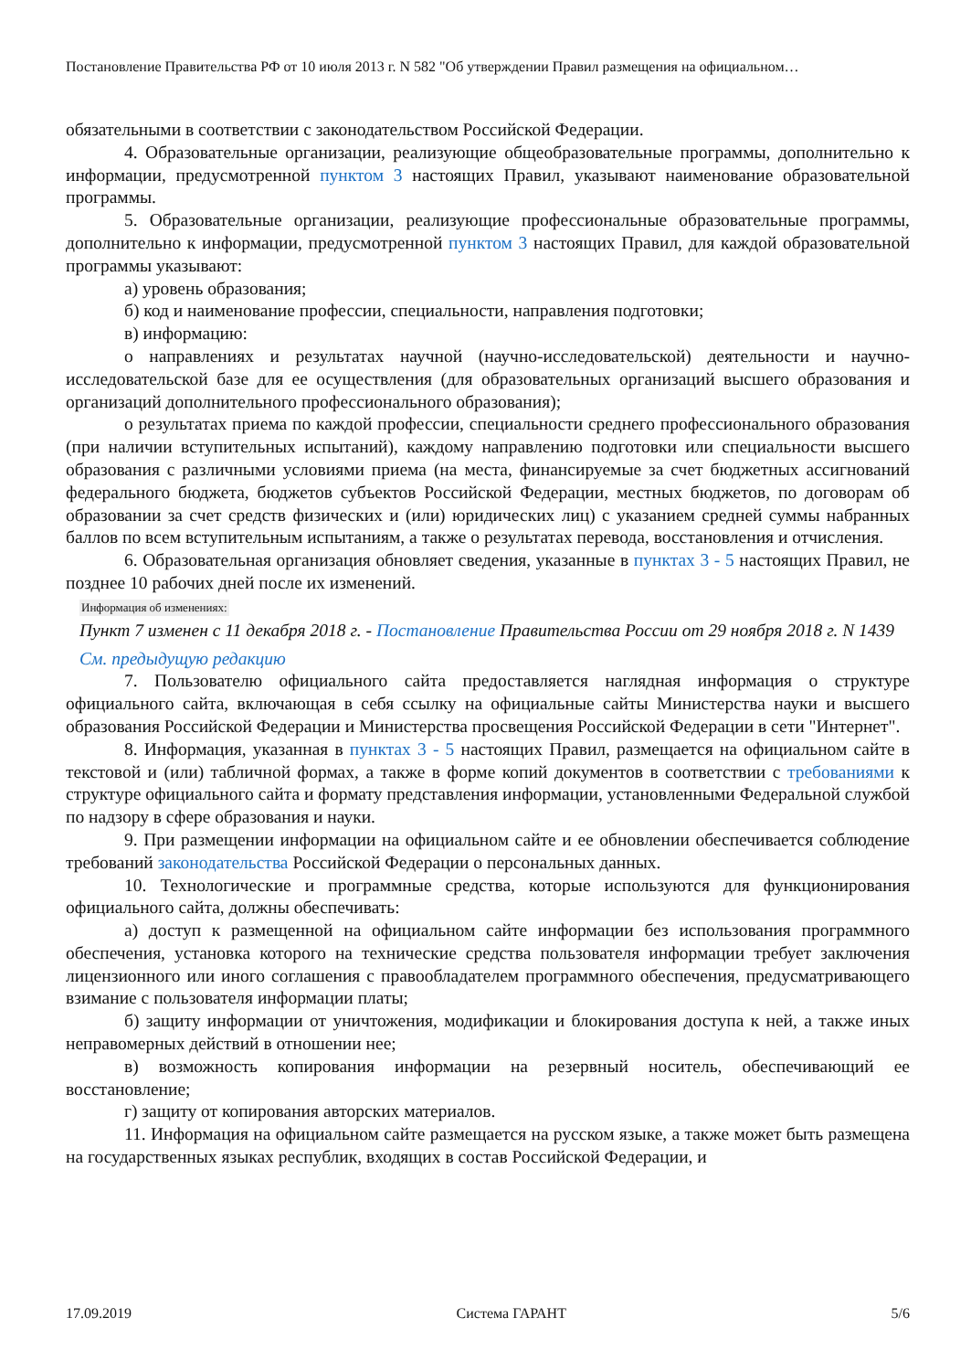Постановление Правительства РФ от 10 июля 2013 г. N 582 "Об утверждении Правил размещения на официальном…
обязательными в соответствии с законодательством Российской Федерации.
4. Образовательные организации, реализующие общеобразовательные программы, дополнительно к информации, предусмотренной пунктом 3 настоящих Правил, указывают наименование образовательной программы.
5. Образовательные организации, реализующие профессиональные образовательные программы, дополнительно к информации, предусмотренной пунктом 3 настоящих Правил, для каждой образовательной программы указывают:
а) уровень образования;
б) код и наименование профессии, специальности, направления подготовки;
в) информацию:
о направлениях и результатах научной (научно-исследовательской) деятельности и научно-исследовательской базе для ее осуществления (для образовательных организаций высшего образования и организаций дополнительного профессионального образования);
о результатах приема по каждой профессии, специальности среднего профессионального образования (при наличии вступительных испытаний), каждому направлению подготовки или специальности высшего образования с различными условиями приема (на места, финансируемые за счет бюджетных ассигнований федерального бюджета, бюджетов субъектов Российской Федерации, местных бюджетов, по договорам об образовании за счет средств физических и (или) юридических лиц) с указанием средней суммы набранных баллов по всем вступительным испытаниям, а также о результатах перевода, восстановления и отчисления.
6. Образовательная организация обновляет сведения, указанные в пунктах 3 - 5 настоящих Правил, не позднее 10 рабочих дней после их изменений.
Информация об изменениях:
Пункт 7 изменен с 11 декабря 2018 г. - Постановление Правительства России от 29 ноября 2018 г. N 1439
См. предыдущую редакцию
7. Пользователю официального сайта предоставляется наглядная информация о структуре официального сайта, включающая в себя ссылку на официальные сайты Министерства науки и высшего образования Российской Федерации и Министерства просвещения Российской Федерации в сети "Интернет".
8. Информация, указанная в пунктах 3 - 5 настоящих Правил, размещается на официальном сайте в текстовой и (или) табличной формах, а также в форме копий документов в соответствии с требованиями к структуре официального сайта и формату представления информации, установленными Федеральной службой по надзору в сфере образования и науки.
9. При размещении информации на официальном сайте и ее обновлении обеспечивается соблюдение требований законодательства Российской Федерации о персональных данных.
10. Технологические и программные средства, которые используются для функционирования официального сайта, должны обеспечивать:
а) доступ к размещенной на официальном сайте информации без использования программного обеспечения, установка которого на технические средства пользователя информации требует заключения лицензионного или иного соглашения с правообладателем программного обеспечения, предусматривающего взимание с пользователя информации платы;
б) защиту информации от уничтожения, модификации и блокирования доступа к ней, а также иных неправомерных действий в отношении нее;
в) возможность копирования информации на резервный носитель, обеспечивающий ее восстановление;
г) защиту от копирования авторских материалов.
11. Информация на официальном сайте размещается на русском языке, а также может быть размещена на государственных языках республик, входящих в состав Российской Федерации, и
17.09.2019 Система ГАРАНТ 5/6